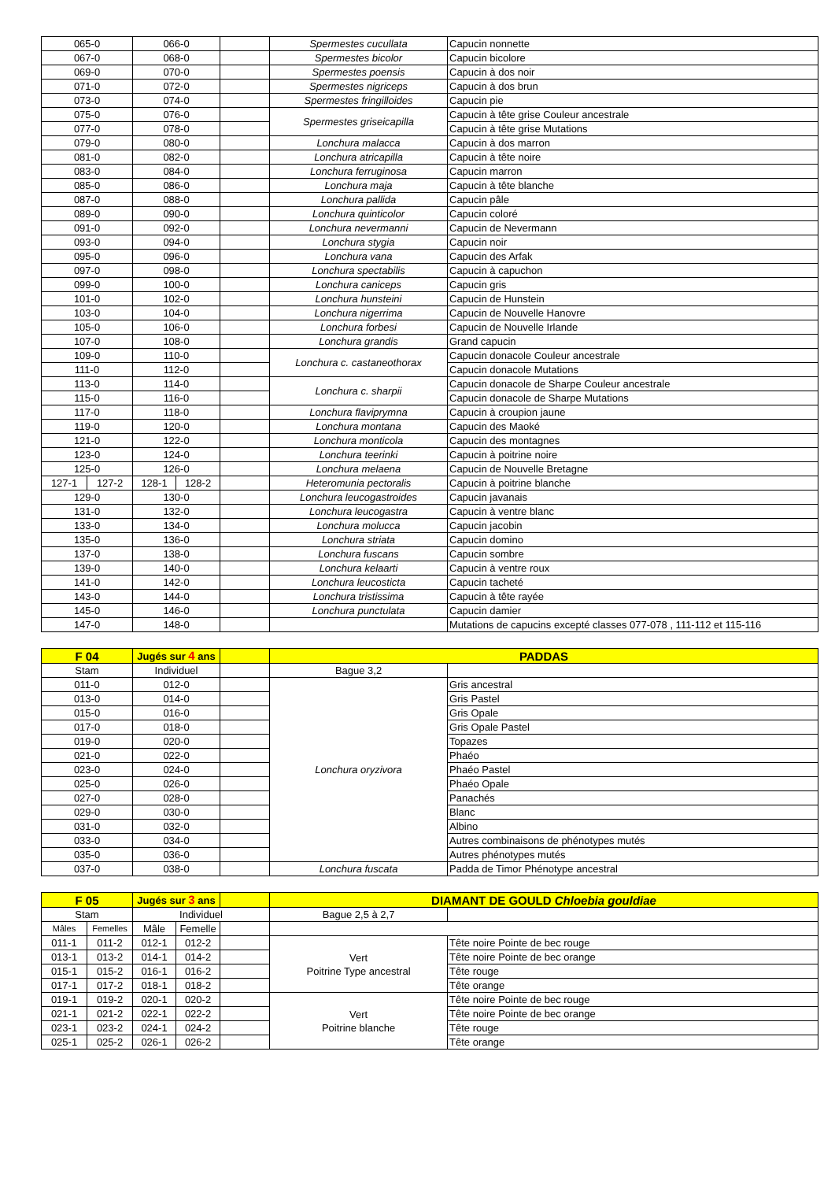| 065-0 | | 066-0 | | | Spermestes cucullata | Capucin nonnette |
| 067-0 | | 068-0 | | | Spermestes bicolor | Capucin bicolore |
| 069-0 | | 070-0 | | | Spermestes poensis | Capucin à dos noir |
| 071-0 | | 072-0 | | | Spermestes nigriceps | Capucin à dos brun |
| 073-0 | | 074-0 | | | Spermestes fringilloides | Capucin pie |
| 075-0 | | 076-0 | | | Spermestes griseicapilla | Capucin à tête grise Couleur ancestrale |
| 077-0 | | 078-0 | | | | Capucin à tête grise Mutations |
| 079-0 | | 080-0 | | | Lonchura malacca | Capucin à dos marron |
| 081-0 | | 082-0 | | | Lonchura atricapilla | Capucin à tête noire |
| 083-0 | | 084-0 | | | Lonchura ferruginosa | Capucin marron |
| 085-0 | | 086-0 | | | Lonchura maja | Capucin à tête blanche |
| 087-0 | | 088-0 | | | Lonchura pallida | Capucin pâle |
| 089-0 | | 090-0 | | | Lonchura quinticolor | Capucin coloré |
| 091-0 | | 092-0 | | | Lonchura nevermanni | Capucin de Nevermann |
| 093-0 | | 094-0 | | | Lonchura stygia | Capucin noir |
| 095-0 | | 096-0 | | | Lonchura vana | Capucin des Arfak |
| 097-0 | | 098-0 | | | Lonchura spectabilis | Capucin à capuchon |
| 099-0 | | 100-0 | | | Lonchura caniceps | Capucin gris |
| 101-0 | | 102-0 | | | Lonchura hunsteini | Capucin de Hunstein |
| 103-0 | | 104-0 | | | Lonchura nigerrima | Capucin de Nouvelle Hanovre |
| 105-0 | | 106-0 | | | Lonchura forbesi | Capucin de Nouvelle Irlande |
| 107-0 | | 108-0 | | | Lonchura grandis | Grand capucin |
| 109-0 | | 110-0 | | | Lonchura c. castaneothorax | Capucin donacole Couleur ancestrale |
| 111-0 | | 112-0 | | | | Capucin donacole Mutations |
| 113-0 | | 114-0 | | | Lonchura c. sharpii | Capucin donacole de Sharpe Couleur ancestrale |
| 115-0 | | 116-0 | | | | Capucin donacole de Sharpe Mutations |
| 117-0 | | 118-0 | | | Lonchura flaviprymna | Capucin à croupion jaune |
| 119-0 | | 120-0 | | | Lonchura montana | Capucin des Maoké |
| 121-0 | | 122-0 | | | Lonchura monticola | Capucin des montagnes |
| 123-0 | | 124-0 | | | Lonchura teerinki | Capucin à poitrine noire |
| 125-0 | | 126-0 | | | Lonchura melaena | Capucin de Nouvelle Bretagne |
| 127-1 | 127-2 | 128-1 | 128-2 | | Heteromunia pectoralis | Capucin à poitrine blanche |
| 129-0 | | 130-0 | | | Lonchura leucogastroides | Capucin javanais |
| 131-0 | | 132-0 | | | Lonchura leucogastra | Capucin à ventre blanc |
| 133-0 | | 134-0 | | | Lonchura molucca | Capucin jacobin |
| 135-0 | | 136-0 | | | Lonchura striata | Capucin domino |
| 137-0 | | 138-0 | | | Lonchura fuscans | Capucin sombre |
| 139-0 | | 140-0 | | | Lonchura kelaarti | Capucin à ventre roux |
| 141-0 | | 142-0 | | | Lonchura leucosticta | Capucin tacheté |
| 143-0 | | 144-0 | | | Lonchura tristissima | Capucin à tête rayée |
| 145-0 | | 146-0 | | | Lonchura punctulata | Capucin damier |
| 147-0 | | 148-0 | | | | Mutations de capucins excepté classes 077-078 , 111-112 et 115-116 |
| F 04 | Jugés sur 4 ans | | PADDAS | |
| Stam | Individuel | | Bague 3,2 | |
| 011-0 | 012-0 | | Lonchura oryzivora | Gris ancestral |
| 013-0 | 014-0 | | | Gris Pastel |
| 015-0 | 016-0 | | | Gris Opale |
| 017-0 | 018-0 | | | Gris Opale Pastel |
| 019-0 | 020-0 | | | Topazes |
| 021-0 | 022-0 | | | Phaéo |
| 023-0 | 024-0 | | | Phaéo Pastel |
| 025-0 | 026-0 | | | Phaéo Opale |
| 027-0 | 028-0 | | | Panachés |
| 029-0 | 030-0 | | | Blanc |
| 031-0 | 032-0 | | | Albino |
| 033-0 | 034-0 | | | Autres combinaisons de phénotypes mutés |
| 035-0 | 036-0 | | | Autres phénotypes mutés |
| 037-0 | 038-0 | | Lonchura fuscata | Padda de Timor Phénotype ancestral |
| F 05 | | Jugés sur 3 ans | | | DIAMANT DE GOULD Chloebia gouldiae | |
| Stam | | Individuel | | | Bague 2,5 à 2,7 | |
| Mâles | Femelles | Mâle | Femelle | | | |
| 011-1 | 011-2 | 012-1 | 012-2 | | Vert Poitrine Type ancestral | Tête noire Pointe de bec rouge |
| 013-1 | 013-2 | 014-1 | 014-2 | | | Tête noire Pointe de bec orange |
| 015-1 | 015-2 | 016-1 | 016-2 | | | Tête rouge |
| 017-1 | 017-2 | 018-1 | 018-2 | | | Tête orange |
| 019-1 | 019-2 | 020-1 | 020-2 | | Vert Poitrine blanche | Tête noire Pointe de bec rouge |
| 021-1 | 021-2 | 022-1 | 022-2 | | | Tête noire Pointe de bec orange |
| 023-1 | 023-2 | 024-1 | 024-2 | | | Tête rouge |
| 025-1 | 025-2 | 026-1 | 026-2 | | | Tête orange |